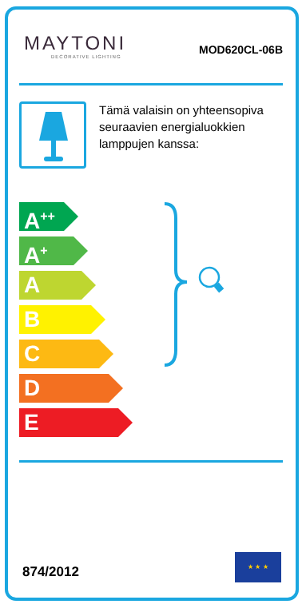MAYTONI
DECORATIVE LIGHTING
MOD620CL-06B
Tämä valaisin on yhteensopiva seuraavien energialuokkien lamppujen kanssa:
A<sup>++</sup>
A<sup>+</sup>
A
B
C
D
E
874/2012
★ ★ ★